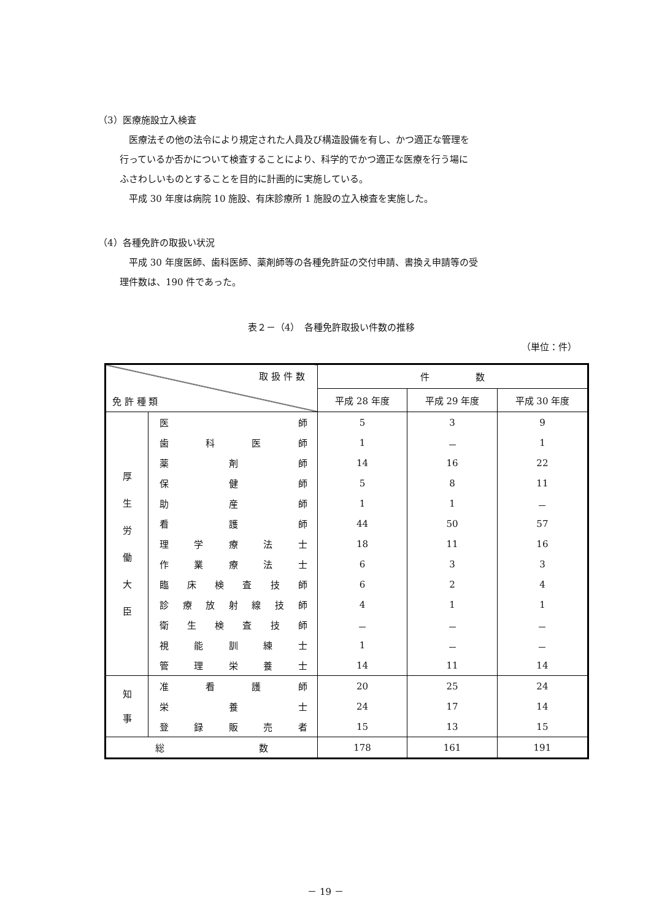（3）医療施設立入検査
医療法その他の法令により規定された人員及び構造設備を有し、かつ適正な管理を
行っているか否かについて検査することにより、科学的でかつ適正な医療を行う場に
ふさわしいものとすることを目的に計画的に実施している。
平成 30 年度は病院 10 施設、有床診療所 1 施設の立入検査を実施した。
（4）各種免許の取扱い状況
平成 30 年度医師、歯科医師、薬剤師等の各種免許証の交付申請、書換え申請等の受
理件数は、190 件であった。
表２－（4）　各種免許取扱い件数の推移
（単位：件）
| 取 扱 件 数 免 許 種 類 | | 件 数 | | |
| --- | --- | --- | --- | --- |
| | | 平成 28 年度 | 平成 29 年度 | 平成 30 年度 |
| 厚 生 労 働 大 臣 | 医 師 | 5 | 3 | 9 |
| | 歯 科 医 師 | 1 | － | 1 |
| | 薬 剤 師 | 14 | 16 | 22 |
| | 保 健 師 | 5 | 8 | 11 |
| | 助 産 師 | 1 | 1 | － |
| | 看 護 師 | 44 | 50 | 57 |
| | 理 学 療 法 士 | 18 | 11 | 16 |
| | 作 業 療 法 士 | 6 | 3 | 3 |
| | 臨 床 検 査 技 師 | 6 | 2 | 4 |
| | 診 療 放 射 線 技 師 | 4 | 1 | 1 |
| | 衛 生 検 査 技 師 | － | － | － |
| | 視 能 訓 練 士 | 1 | － | － |
| | 管 理 栄 養 士 | 14 | 11 | 14 |
| 知 事 | 准 看 護 師 | 20 | 25 | 24 |
| | 栄 養 士 | 24 | 17 | 14 |
| | 登 録 販 売 者 | 15 | 13 | 15 |
| 総 数 | | 178 | 161 | 191 |
－ 19 －